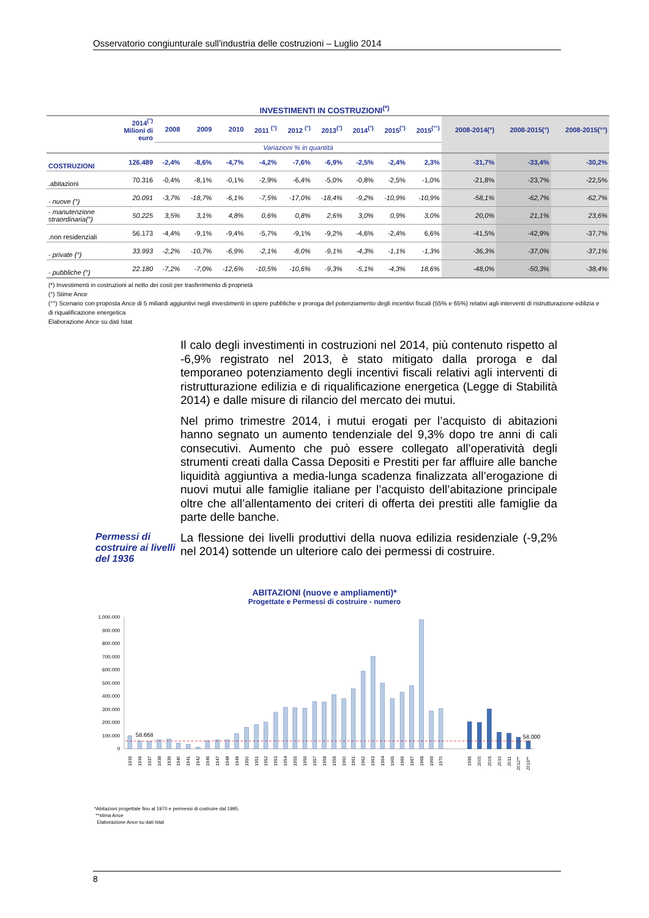Osservatorio congiunturale sull'industria delle costruzioni – Luglio 2014
INVESTIMENTI IN COSTRUZIONI<sup>(*)</sup>
| | 2014<sup>(°)</sup> Milioni di euro | 2008 | 2009 | 2010 | 2011 <sup>(°)</sup> | 2012 <sup>(°)</sup> | 2013<sup>(°)</sup> | 2014<sup>(°)</sup> | 2015<sup>(°)</sup> | 2015<sup>(°°)</sup> | 2008-2014(°) | 2008-2015(°) | 2008-2015(°°) |
| --- | --- | --- | --- | --- | --- | --- | --- | --- | --- | --- | --- | --- | --- |
| | | Variazioni % in quantità | | | | | | | | | | | |
| COSTRUZIONI | 126.489 | -2,4% | -8,6% | -4,7% | -4,2% | -7,6% | -6,9% | -2,5% | -2,4% | 2,3% | -31,7% | -33,4% | -30,2% |
| .abitazioni | 70.316 | -0,4% | -8,1% | -0,1% | -2,9% | -6,4% | -5,0% | -0,8% | -2,5% | -1,0% | -21,8% | -23,7% | -22,5% |
| - nuove (°) | 20.091 | -3,7% | -18,7% | -6,1% | -7,5% | -17,0% | -18,4% | -9,2% | -10,9% | -10,9% | -58,1% | -62,7% | -62,7% |
| - manutenzione straordinaria(°) | 50.225 | 3,5% | 3,1% | 4,8% | 0,6% | 0,8% | 2,6% | 3,0% | 0,9% | 3,0% | 20,0% | 21,1% | 23,6% |
| .non residenziali | 56.173 | -4,4% | -9,1% | -9,4% | -5,7% | -9,1% | -9,2% | -4,6% | -2,4% | 6,6% | -41,5% | -42,9% | -37,7% |
| - private (°) | 33.993 | -2,2% | -10,7% | -6,9% | -2,1% | -8,0% | -9,1% | -4,3% | -1,1% | -1,3% | -36,3% | -37,0% | -37,1% |
| - pubbliche (°) | 22.180 | -7,2% | -7,0% | -12,6% | -10,5% | -10,6% | -9,3% | -5,1% | -4,3% | 18,6% | -48,0% | -50,3% | -38,4% |
(*) Investimenti in costruzioni al netto dei costi per trasferimento di proprietà
(°) Stime Ance
(°°) Scenario con proposta Ance di 5 miliardi aggiuntivi negli investimenti in opere pubbliche e proroga del potenziamento degli incentivi fiscali (55% e 65%) relativi agli interventi di ristrutturazione edilizia e di riqualificazione energetica
Elaborazione Ance su dati Istat
Il calo degli investimenti in costruzioni nel 2014, più contenuto rispetto al -6,9% registrato nel 2013, è stato mitigato dalla proroga e dal temporaneo potenziamento degli incentivi fiscali relativi agli interventi di ristrutturazione edilizia e di riqualificazione energetica (Legge di Stabilità 2014) e dalle misure di rilancio del mercato dei mutui.
Nel primo trimestre 2014, i mutui erogati per l’acquisto di abitazioni hanno segnato un aumento tendenziale del 9,3% dopo tre anni di cali consecutivi. Aumento che può essere collegato all’operatività degli strumenti creati dalla Cassa Depositi e Prestiti per far affluire alle banche liquidità aggiuntiva a media-lunga scadenza finalizzata all’erogazione di nuovi mutui alle famiglie italiane per l’acquisto dell’abitazione principale oltre che all’allentamento dei criteri di offerta dei prestiti alle famiglie da parte delle banche.
Permessi di costruire ai livelli del 1936
La flessione dei livelli produttivi della nuova edilizia residenziale (-9,2% nel 2014) sottende un ulteriore calo dei permessi di costruire.
ABITAZIONI (nuove e ampliamenti)*
Progettate e Permessi di costruire - numero
1.000.000
900.000
800.000
700.000
600.000
500.000
400.000
300.000
200.000
100.000
0
58.668
58.000
1935
1936
1937
1938
1939
1940
1941
1942
1946
1947
1948
1949
1950
1951
1952
1953
1954
1955
1956
1957
1958
1959
1960
1961
1962
1963
1964
1965
1966
1967
1968
1969
1970
1995
2000
2005
2010
2011
2012**
2013**
*Abitazioni progettate fino al 1970 e permessi di costruire dal 1995.
**stima Ance
Elaborazione Ance su dati Istat
8